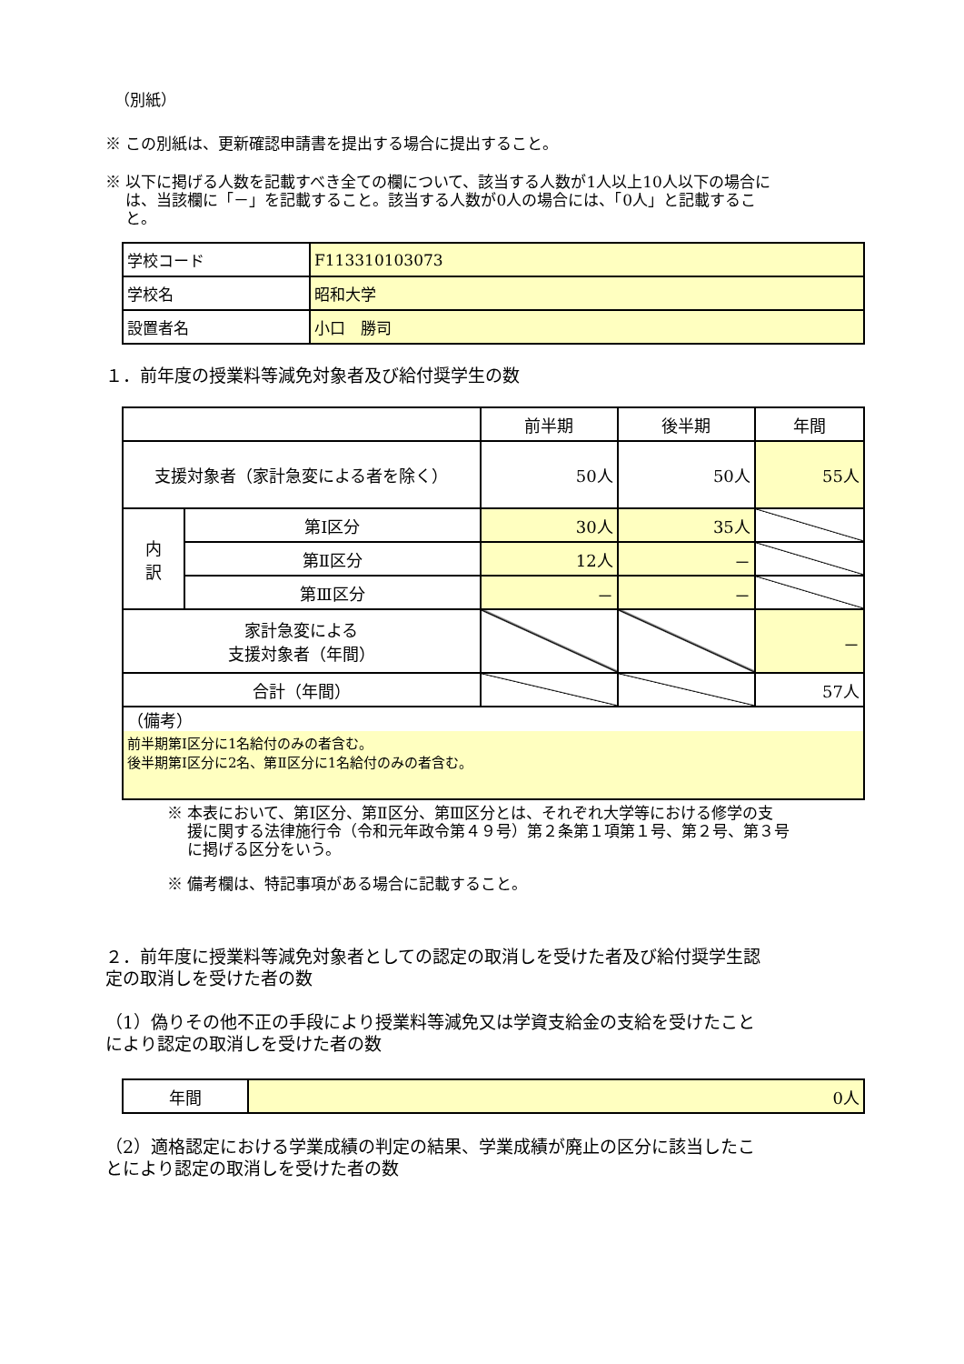（別紙）
※ この別紙は、更新確認申請書を提出する場合に提出すること。
※ 以下に掲げる人数を記載すべき全ての欄について、該当する人数が1人以上10人以下の場合に
　 は、当該欄に「－」を記載すること。該当する人数が0人の場合には、「0人」と記載するこ
　 と。
| 学校コード | F113310103073 |
| 学校名 | 昭和大学 |
| 設置者名 | 小口 勝司 |
１．前年度の授業料等減免対象者及び給付奨学生の数
| | | 前半期 | 後半期 | 年間 |
| --- | --- | --- | --- | --- |
| 支援対象者（家計急変による者を除く） | | 50人 | 50人 | 55人 |
| 内 訳 | 第Ⅰ区分 | 30人 | 35人 | |
| | 第Ⅱ区分 | 12人 | － | |
| | 第Ⅲ区分 | － | － | |
| 家計急変による 支援対象者（年間） | | | | － |
| 合計（年間） | | | | 57人 |
| （備考） 前半期第Ⅰ区分に1名給付のみの者含む。 後半期第Ⅰ区分に2名、第Ⅱ区分に1名給付のみの者含む。 | | | | |
※ 本表において、第Ⅰ区分、第Ⅱ区分、第Ⅲ区分とは、それぞれ大学等における修学の支
　 援に関する法律施行令（令和元年政令第４９号）第２条第１項第１号、第２号、第３号
　 に掲げる区分をいう。
※ 備考欄は、特記事項がある場合に記載すること。
２．前年度に授業料等減免対象者としての認定の取消しを受けた者及び給付奨学生認
定の取消しを受けた者の数
（1）偽りその他不正の手段により授業料等減免又は学資支給金の支給を受けたこと
により認定の取消しを受けた者の数
| 年間 | 0人 |
（2）適格認定における学業成績の判定の結果、学業成績が廃止の区分に該当したこ
とにより認定の取消しを受けた者の数